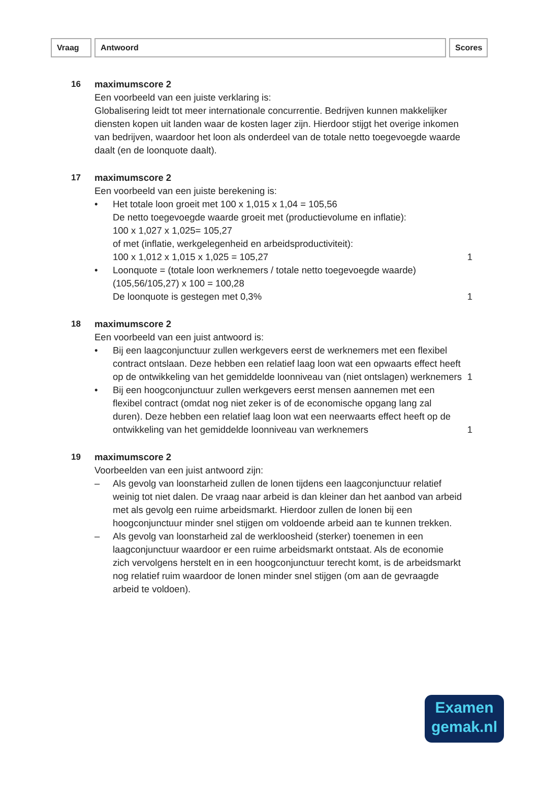Vraag Antwoord Scores
16 maximumscore 2
Een voorbeeld van een juiste verklaring is:
Globalisering leidt tot meer internationale concurrentie. Bedrijven kunnen makkelijker diensten kopen uit landen waar de kosten lager zijn. Hierdoor stijgt het overige inkomen van bedrijven, waardoor het loon als onderdeel van de totale netto toegevoegde waarde daalt (en de loonquote daalt).
17 maximumscore 2
Een voorbeeld van een juiste berekening is:
• Het totale loon groeit met 100 x 1,015 x 1,04 = 105,56
De netto toegevoegde waarde groeit met (productievolume en inflatie):
100 x 1,027 x 1,025= 105,27
of met (inflatie, werkgelegenheid en arbeidsproductiviteit):
100 x 1,012 x 1,015 x 1,025 = 105,27
1
• Loonquote = (totale loon werknemers / totale netto toegevoegde waarde) (105,56/105,27) x 100 = 100,28
De loonquote is gestegen met 0,3%
1
18 maximumscore 2
Een voorbeeld van een juist antwoord is:
• Bij een laagconjunctuur zullen werkgevers eerst de werknemers met een flexibel contract ontslaan. Deze hebben een relatief laag loon wat een opwaarts effect heeft op de ontwikkeling van het gemiddelde loonniveau van (niet ontslagen) werknemers
1
• Bij een hoogconjunctuur zullen werkgevers eerst mensen aannemen met een flexibel contract (omdat nog niet zeker is of de economische opgang lang zal duren). Deze hebben een relatief laag loon wat een neerwaarts effect heeft op de ontwikkeling van het gemiddelde loonniveau van werknemers
1
19 maximumscore 2
Voorbeelden van een juist antwoord zijn:
– Als gevolg van loonstarheid zullen de lonen tijdens een laagconjunctuur relatief weinig tot niet dalen. De vraag naar arbeid is dan kleiner dan het aanbod van arbeid met als gevolg een ruime arbeidsmarkt. Hierdoor zullen de lonen bij een hoogconjunctuur minder snel stijgen om voldoende arbeid aan te kunnen trekken.
– Als gevolg van loonstarheid zal de werkloosheid (sterker) toenemen in een laagconjunctuur waardoor er een ruime arbeidsmarkt ontstaat. Als de economie zich vervolgens herstelt en in een hoogconjunctuur terecht komt, is de arbeidsmarkt nog relatief ruim waardoor de lonen minder snel stijgen (om aan de gevraagde arbeid te voldoen).
Examen
gemak.nl